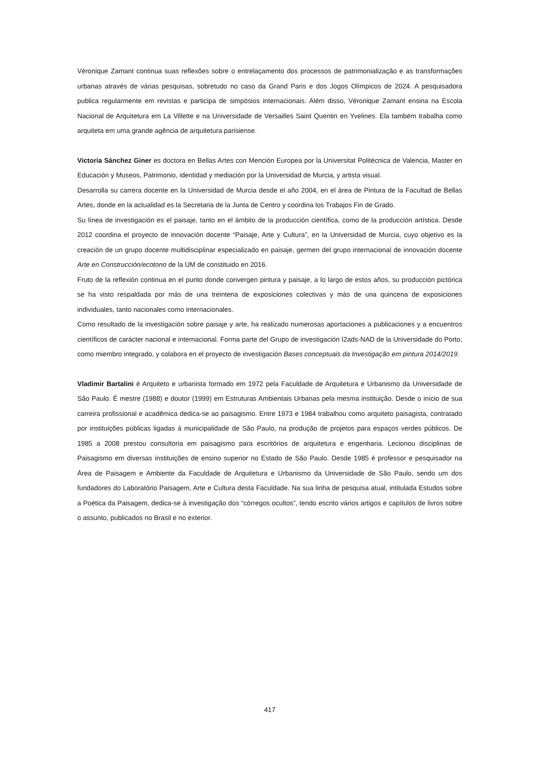Véronique Zamant continua suas reflexões sobre o entrelaçamento dos processos de patrimonialização e as transformações urbanas através de várias pesquisas, sobretudo no caso da Grand Paris e dos Jogos Olímpicos de 2024. A pesquisadora publica regularmente em revistas e participa de simpósios internacionais. Além disso, Véronique Zamant ensina na Escola Nacional de Arquitetura em La Villette e na Universidade de Versailles Saint Quentin en Yvelines. Ela também trabalha como arquiteta em uma grande agência de arquitetura parisiense.
Victoria Sánchez Giner es doctora en Bellas Artes con Mención Europea por la Universitat Politécnica de Valencia, Master en Educación y Museos, Patrimonio, identidad y mediación por la Universidad de Murcia, y artista visual.
Desarrolla su carrera docente en la Universidad de Murcia desde el año 2004, en el área de Pintura de la Facultad de Bellas Artes, donde en la actualidad es la Secretaria de la Junta de Centro y coordina los Trabajos Fin de Grado.
Su línea de investigación es el paisaje, tanto en el ámbito de la producción científica, como de la producción artística. Desde 2012 coordina el proyecto de innovación docente “Paisaje, Arte y Cultura”, en la Universidad de Murcia, cuyo objetivo es la creación de un grupo docente multidisciplinar especializado en paisaje, germen del grupo internacional de innovación docente Arte en Construcción/ecotono de la UM de constituido en 2016.
Fruto de la reflexión continua en el punto donde convergen pintura y paisaje, a lo largo de estos años, su producción pictórica se ha visto respaldada por más de una treintena de exposiciones colectivas y más de una quincena de exposiciones individuales, tanto nacionales como internacionales.
Como resultado de la investigación sobre paisaje y arte, ha realizado numerosas aportaciones a publicaciones y a encuentros científicos de carácter nacional e internacional. Forma parte del Grupo de investigación I2ads-NAD de la Universidade do Porto, como miembro integrado, y colabora en el proyecto de investigación Bases conceptuais da Investigação em pintura 2014/2019.
Vladimir Bartalini é Arquiteto e urbanista formado em 1972 pela Faculdade de Arquitetura e Urbanismo da Universidade de São Paulo. É mestre (1988) e doutor (1999) em Estruturas Ambientais Urbanas pela mesma instituição. Desde o início de sua carreira profissional e acadêmica dedica-se ao paisagismo. Entre 1973 e 1984 trabalhou como arquiteto paisagista, contratado por instituições públicas ligadas à municipalidade de São Paulo, na produção de projetos para espaços verdes públicos. De 1985 a 2008 prestou consultoria em paisagismo para escritórios de arquitetura e engenharia. Lecionou disciplinas de Paisagismo em diversas instituições de ensino superior no Estado de São Paulo. Desde 1985 é professor e pesquisador na Área de Paisagem e Ambiente da Faculdade de Arquitetura e Urbanismo da Universidade de São Paulo, sendo um dos fundadores do Laboratório Paisagem, Arte e Cultura desta Faculdade. Na sua linha de pesquisa atual, intitulada Estudos sobre a Poética da Paisagem, dedica-se à investigação dos “córregos ocultos”, tendo escrito vários artigos e capítulos de livros sobre o assunto, publicados no Brasil e no exterior.
417